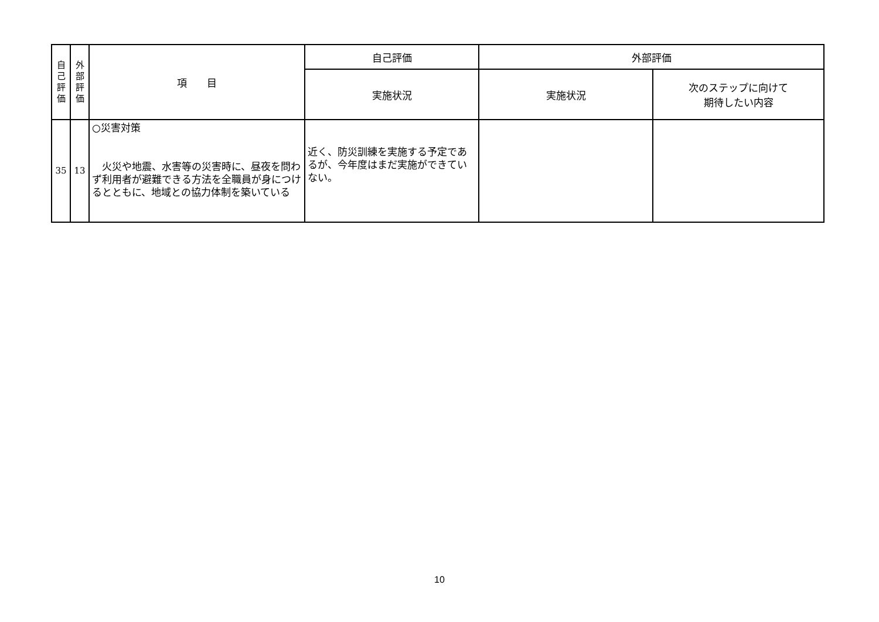| 自 己 評 価 | 外 部 評 価 | 項 目 | 自己評価 | 外部評価 | |
| --- | --- | --- | --- | --- | --- |
| | | | 実施状況 | 実施状況 | 次のステップに向けて 期待したい内容 |
| 35 | 13 | ○災害対策 火災や地震、水害等の災害時に、昼夜を問わず利用者が避難できる方法を全職員が身につけるとともに、地域との協力体制を築いている | 近く、防災訓練を実施する予定であるが、今年度はまだ実施ができていない。 | | |
10